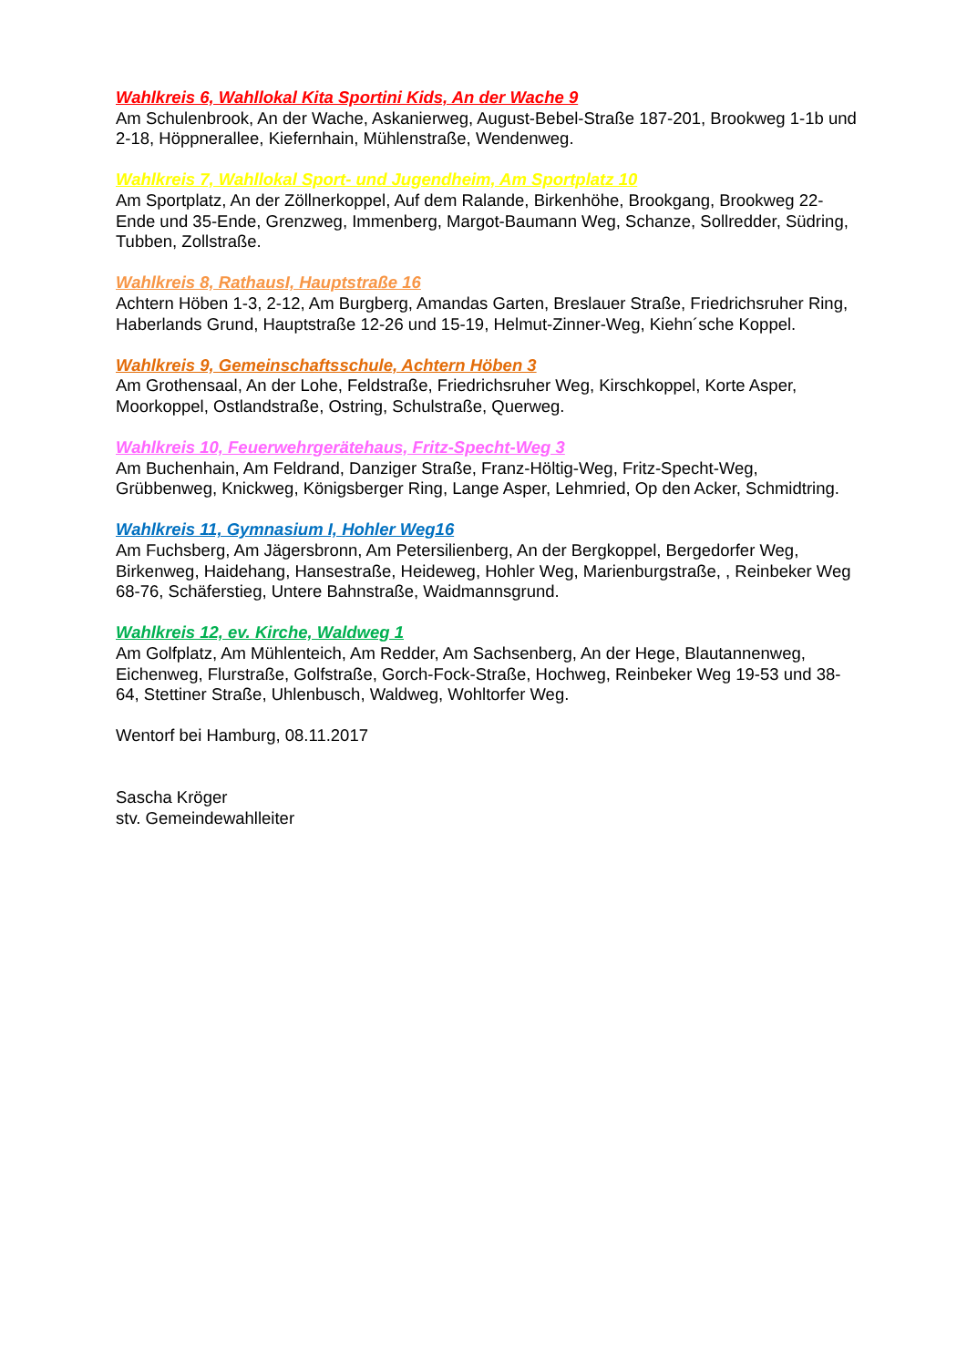Wahlkreis 6, Wahllokal Kita Sportini Kids, An der Wache 9
Am Schulenbrook, An der Wache, Askanierweg, August-Bebel-Straße 187-201, Brookweg 1-1b und 2-18, Höppnerallee, Kiefernhain, Mühlenstraße, Wendenweg.
Wahlkreis 7, Wahllokal Sport- und Jugendheim, Am Sportplatz 10
Am Sportplatz, An der Zöllnerkoppel, Auf dem Ralande, Birkenhöhe, Brookgang, Brookweg 22-Ende und 35-Ende, Grenzweg, Immenberg, Margot-Baumann Weg, Schanze, Sollredder, Südring, Tubben, Zollstraße.
Wahlkreis 8, RathausI, Hauptstraße 16
Achtern Höben 1-3, 2-12, Am Burgberg, Amandas Garten, Breslauer Straße, Friedrichsruher Ring, Haberlands Grund, Hauptstraße 12-26 und 15-19, Helmut-Zinner-Weg, Kiehn´sche Koppel.
Wahlkreis 9, Gemeinschaftsschule, Achtern Höben 3
Am Grothensaal, An der Lohe, Feldstraße, Friedrichsruher Weg, Kirschkoppel, Korte Asper, Moorkoppel, Ostlandstraße, Ostring, Schulstraße, Querweg.
Wahlkreis 10, Feuerwehrgerätehaus, Fritz-Specht-Weg 3
Am Buchenhain, Am Feldrand, Danziger Straße, Franz-Höltig-Weg, Fritz-Specht-Weg, Grübbenweg, Knickweg, Königsberger Ring, Lange Asper, Lehmried, Op den Acker, Schmidtring.
Wahlkreis 11, Gymnasium I, Hohler Weg16
Am Fuchsberg, Am Jägersbronn, Am Petersilienberg, An der Bergkoppel, Bergedorfer Weg, Birkenweg, Haidehang, Hansestraße, Heideweg, Hohler Weg, Marienburgstraße, , Reinbeker Weg 68-76, Schäferstieg, Untere Bahnstraße, Waidmannsgrund.
Wahlkreis 12, ev. Kirche, Waldweg 1
Am Golfplatz, Am Mühlenteich, Am Redder, Am Sachsenberg, An der Hege, Blautannenweg, Eichenweg, Flurstraße, Golfstraße, Gorch-Fock-Straße, Hochweg, Reinbeker Weg 19-53 und 38-64, Stettiner Straße, Uhlenbusch, Waldweg, Wohltorfer Weg.
Wentorf bei Hamburg, 08.11.2017
Sascha Kröger
stv. Gemeindewahlleiter